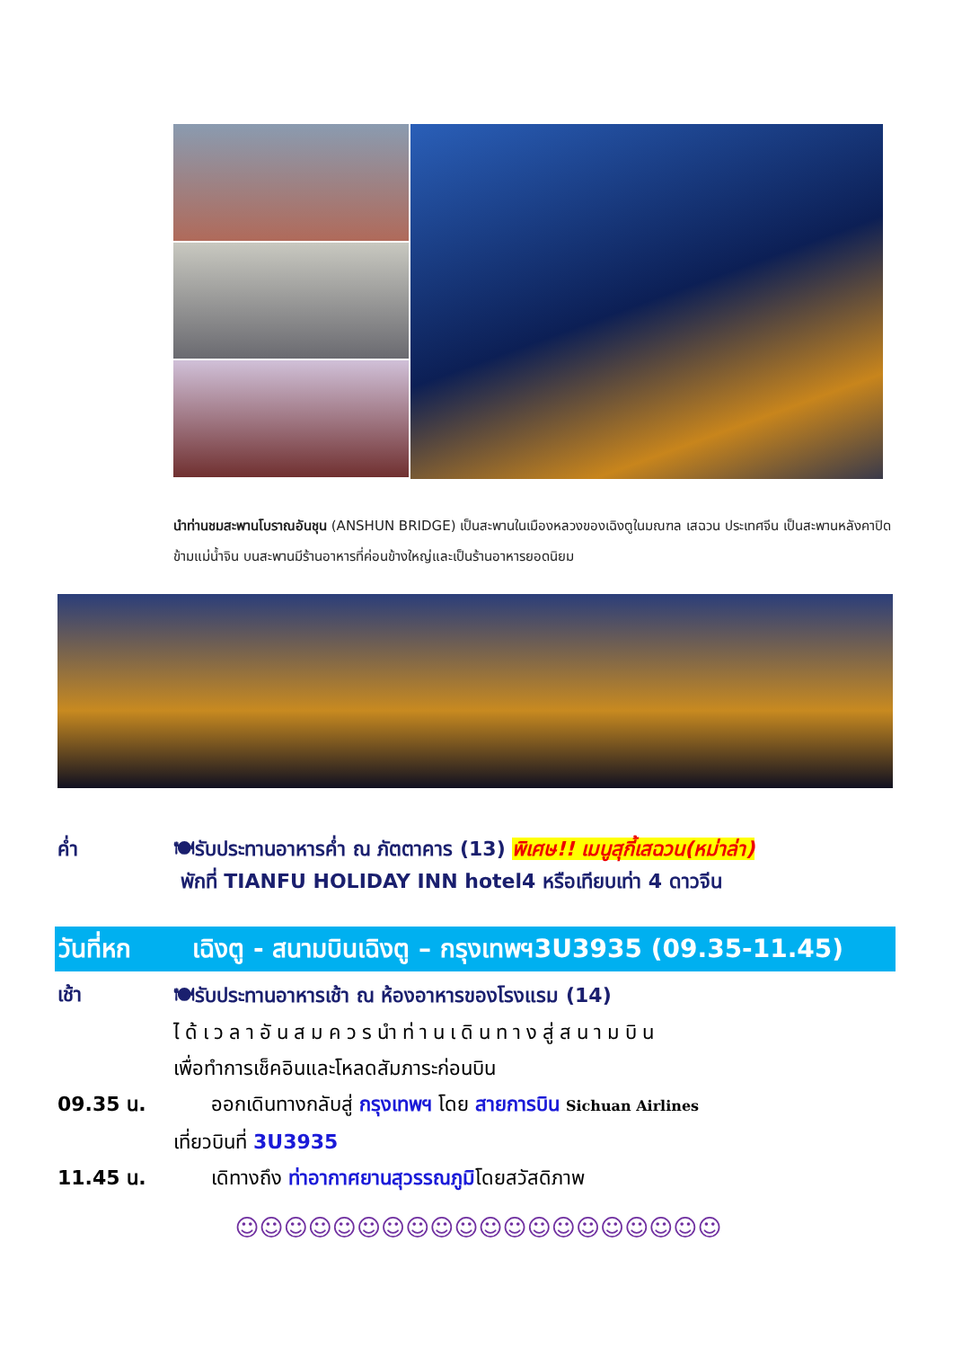นำท่านชมสะพานโบราณอันชุน (ANSHUN BRIDGE) เป็นสะพานในเมืองหลวงของเฉิงตูในมณฑล เสฉวน ประเทศจีน เป็นสะพานหลังคาปิด ข้ามแม่น้ำจิน บนสะพานมีร้านอาหารที่ค่อนข้างใหญ่และเป็นร้านอาหารยอดนิยม
ค่ำ 🍽รับประทานอาหารค่ำ ณ ภัตตาคาร (13) พิเศษ!! เมนูสุกี้เสฉวน(หม่าล่า)
พักที่ TIANFU HOLIDAY INN hotel4 หรือเทียบเท่า 4 ดาวจีน
วันที่หก เฉิงตู - สนามบินเฉิงตู – กรุงเทพฯ3U3935 (09.35-11.45)
เช้า 🍽รับประทานอาหารเช้า ณ ห้องอาหารของโรงแรม (14)
ได้เวลาอันสมควรนำท่านเดินทางสู่สนามบิน
เพื่อทำการเช็คอินและโหลดสัมภาระก่อนบิน
09.35 น. ออกเดินทางกลับสู่ กรุงเทพฯ โดย สายการบิน Sichuan Airlines
เที่ยวบินที่ 3U3935
11.45 น. เดิทางถึง ท่าอากาศยานสุวรรณภูมิโดยสวัสดิภาพ
☺☺☺☺☺☺☺☺☺☺☺☺☺☺☺☺☺☺☺☺